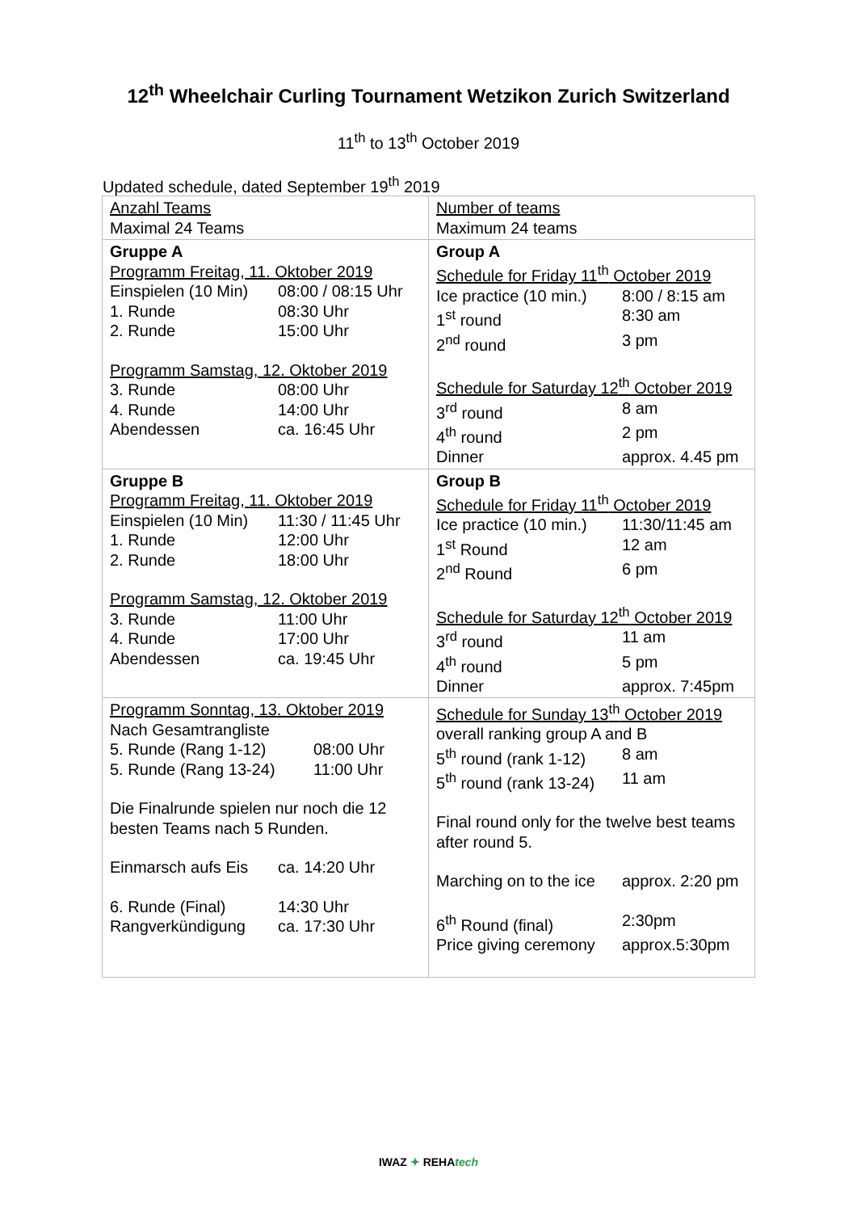12<sup>th</sup> Wheelchair Curling Tournament Wetzikon Zurich Switzerland
11<sup>th</sup> to 13<sup>th</sup> October 2019
Updated schedule, dated September 19<sup>th</sup> 2019
| Anzahl Teams Maximal 24 Teams | Number of teams Maximum 24 teams |
| Gruppe A Programm Freitag, 11. Oktober 2019 Einspielen (10 Min) 08:00 / 08:15 Uhr 1. Runde 08:30 Uhr 2. Runde 15:00 Uhr Programm Samstag, 12. Oktober 2019 3. Runde 08:00 Uhr 4. Runde 14:00 Uhr Abendessen ca. 16:45 Uhr | Group A Schedule for Friday 11<sup>th</sup> October 2019 Ice practice (10 min.) 8:00 / 8:15 am 1<sup>st</sup> round 8:30 am 2<sup>nd</sup> round 3 pm Schedule for Saturday 12<sup>th</sup> October 2019 3<sup>rd</sup> round 8 am 4<sup>th</sup> round 2 pm Dinner approx. 4.45 pm |
| Gruppe B Programm Freitag, 11. Oktober 2019 Einspielen (10 Min) 11:30 / 11:45 Uhr 1. Runde 12:00 Uhr 2. Runde 18:00 Uhr Programm Samstag, 12. Oktober 2019 3. Runde 11:00 Uhr 4. Runde 17:00 Uhr Abendessen ca. 19:45 Uhr | Group B Schedule for Friday 11<sup>th</sup> October 2019 Ice practice (10 min.) 11:30/11:45 am 1<sup>st</sup> Round 12 am 2<sup>nd</sup> Round 6 pm Schedule for Saturday 12<sup>th</sup> October 2019 3<sup>rd</sup> round 11 am 4<sup>th</sup> round 5 pm Dinner approx. 7:45pm |
| Programm Sonntag, 13. Oktober 2019 Nach Gesamtrangliste 5. Runde (Rang 1-12) 08:00 Uhr 5. Runde (Rang 13-24) 11:00 Uhr Die Finalrunde spielen nur noch die 12 besten Teams nach 5 Runden. Einmarsch aufs Eis ca. 14:20 Uhr 6. Runde (Final) 14:30 Uhr Rangverkündigung ca. 17:30 Uhr | Schedule for Sunday 13<sup>th</sup> October 2019 overall ranking group A and B 5<sup>th</sup> round (rank 1-12) 8 am 5<sup>th</sup> round (rank 13-24) 11 am Final round only for the twelve best teams after round 5. Marching on to the ice approx. 2:20 pm 6<sup>th</sup> Round (final) 2:30pm Price giving ceremony approx.5:30pm |
IWAZ ✦ REHAtech